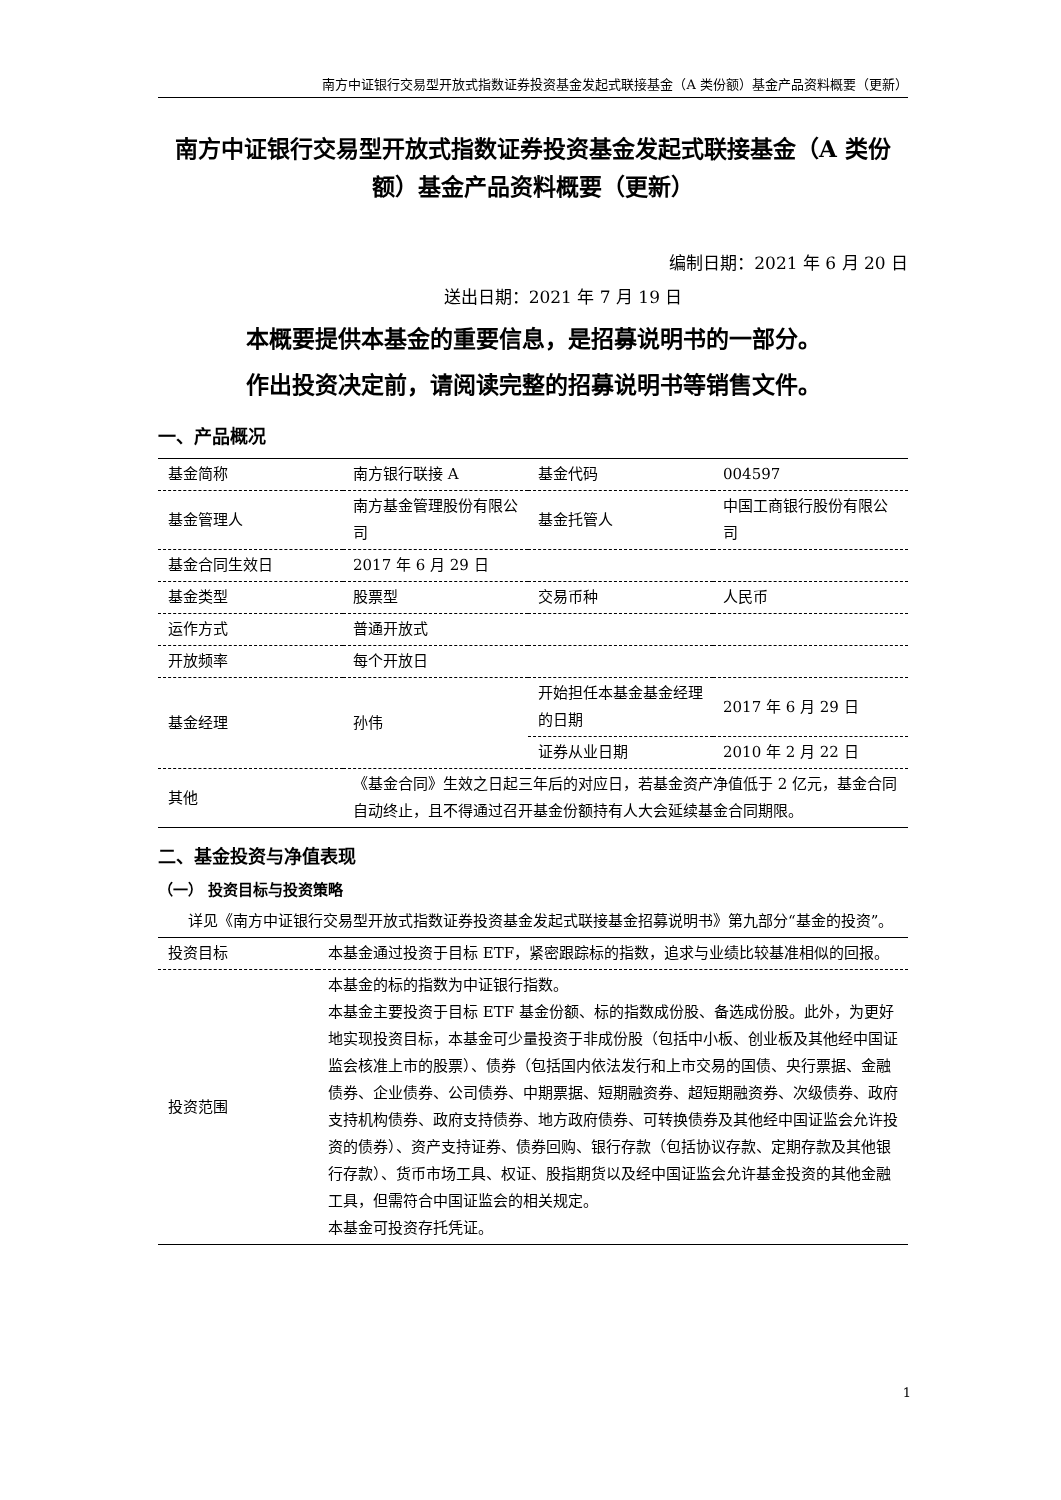南方中证银行交易型开放式指数证券投资基金发起式联接基金（A 类份额）基金产品资料概要（更新）
南方中证银行交易型开放式指数证券投资基金发起式联接基金（A 类份额）基金产品资料概要（更新）
编制日期：2021 年 6 月 20 日
送出日期：2021 年 7 月 19 日
本概要提供本基金的重要信息，是招募说明书的一部分。
作出投资决定前，请阅读完整的招募说明书等销售文件。
一、产品概况
| 基金简称 | 南方银行联接 A | 基金代码 | 004597 |
| 基金管理人 | 南方基金管理股份有限公司 | 基金托管人 | 中国工商银行股份有限公司 |
| 基金合同生效日 | 2017 年 6 月 29 日 | | |
| 基金类型 | 股票型 | 交易币种 | 人民币 |
| 运作方式 | 普通开放式 | | |
| 开放频率 | 每个开放日 | | |
| 基金经理 | 孙伟 | 开始担任本基金基金经理的日期 | 2017 年 6 月 29 日 |
| | | 证券从业日期 | 2010 年 2 月 22 日 |
| 其他 | 《基金合同》生效之日起三年后的对应日，若基金资产净值低于 2 亿元，基金合同自动终止，且不得通过召开基金份额持有人大会延续基金合同期限。 | | |
二、基金投资与净值表现
（一） 投资目标与投资策略
详见《南方中证银行交易型开放式指数证券投资基金发起式联接基金招募说明书》第九部分“基金的投资”。
| 投资目标 | 本基金通过投资于目标 ETF，紧密跟踪标的指数，追求与业绩比较基准相似的回报。 |
| 投资范围 | 本基金的标的指数为中证银行指数。 本基金主要投资于目标 ETF 基金份额、标的指数成份股、备选成份股。此外，为更好地实现投资目标，本基金可少量投资于非成份股（包括中小板、创业板及其他经中国证监会核准上市的股票）、债券（包括国内依法发行和上市交易的国债、央行票据、金融债券、企业债券、公司债券、中期票据、短期融资券、超短期融资券、次级债券、政府支持机构债券、政府支持债券、地方政府债券、可转换债券及其他经中国证监会允许投资的债券）、资产支持证券、债券回购、银行存款（包括协议存款、定期存款及其他银行存款）、货币市场工具、权证、股指期货以及经中国证监会允许基金投资的其他金融工具，但需符合中国证监会的相关规定。 本基金可投资存托凭证。 |
1